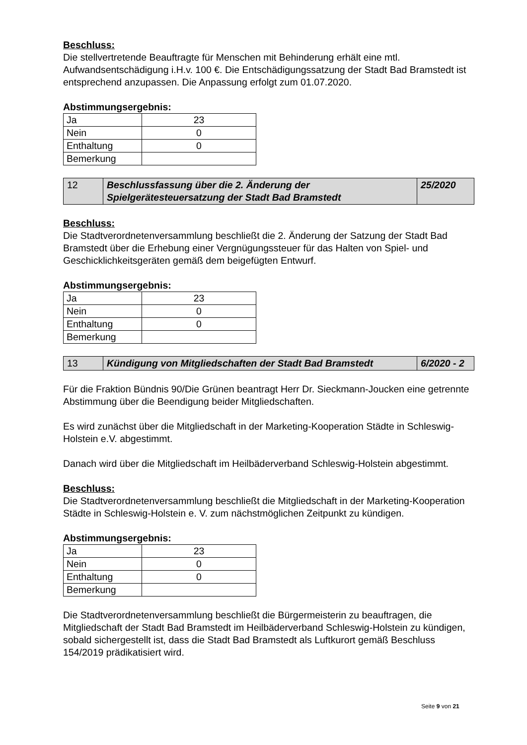Beschluss:
Die stellvertretende Beauftragte für Menschen mit Behinderung erhält eine mtl. Aufwandsentschädigung i.H.v. 100 €. Die Entschädigungssatzung der Stadt Bad Bramstedt ist entsprechend anzupassen. Die Anpassung erfolgt zum 01.07.2020.
Abstimmungsergebnis:
| Ja | 23 |
| Nein | 0 |
| Enthaltung | 0 |
| Bemerkung | |
| 12 | Beschlussfassung über die 2. Änderung der Spielgerätesteuersatzung der Stadt Bad Bramstedt | 25/2020 |
Beschluss:
Die Stadtverordnetenversammlung beschließt die 2. Änderung der Satzung der Stadt Bad Bramstedt über die Erhebung einer Vergnügungssteuer für das Halten von Spiel- und Geschicklichkeitsgeräten gemäß dem beigefügten Entwurf.
Abstimmungsergebnis:
| Ja | 23 |
| Nein | 0 |
| Enthaltung | 0 |
| Bemerkung | |
| 13 | Kündigung von Mitgliedschaften der Stadt Bad Bramstedt | 6/2020 - 2 |
Für die Fraktion Bündnis 90/Die Grünen beantragt Herr Dr. Sieckmann-Joucken eine getrennte Abstimmung über die Beendigung beider Mitgliedschaften.
Es wird zunächst über die Mitgliedschaft in der Marketing-Kooperation Städte in Schleswig-Holstein e.V. abgestimmt.
Danach wird über die Mitgliedschaft im Heilbäderverband Schleswig-Holstein abgestimmt.
Beschluss:
Die Stadtverordnetenversammlung beschließt die Mitgliedschaft in der Marketing-Kooperation Städte in Schleswig-Holstein e. V. zum nächstmöglichen Zeitpunkt zu kündigen.
Abstimmungsergebnis:
| Ja | 23 |
| Nein | 0 |
| Enthaltung | 0 |
| Bemerkung | |
Die Stadtverordnetenversammlung beschließt die Bürgermeisterin zu beauftragen, die Mitgliedschaft der Stadt Bad Bramstedt im Heilbäderverband Schleswig-Holstein zu kündigen, sobald sichergestellt ist, dass die Stadt Bad Bramstedt als Luftkurort gemäß Beschluss 154/2019 prädikatisiert wird.
Seite 9 von 21